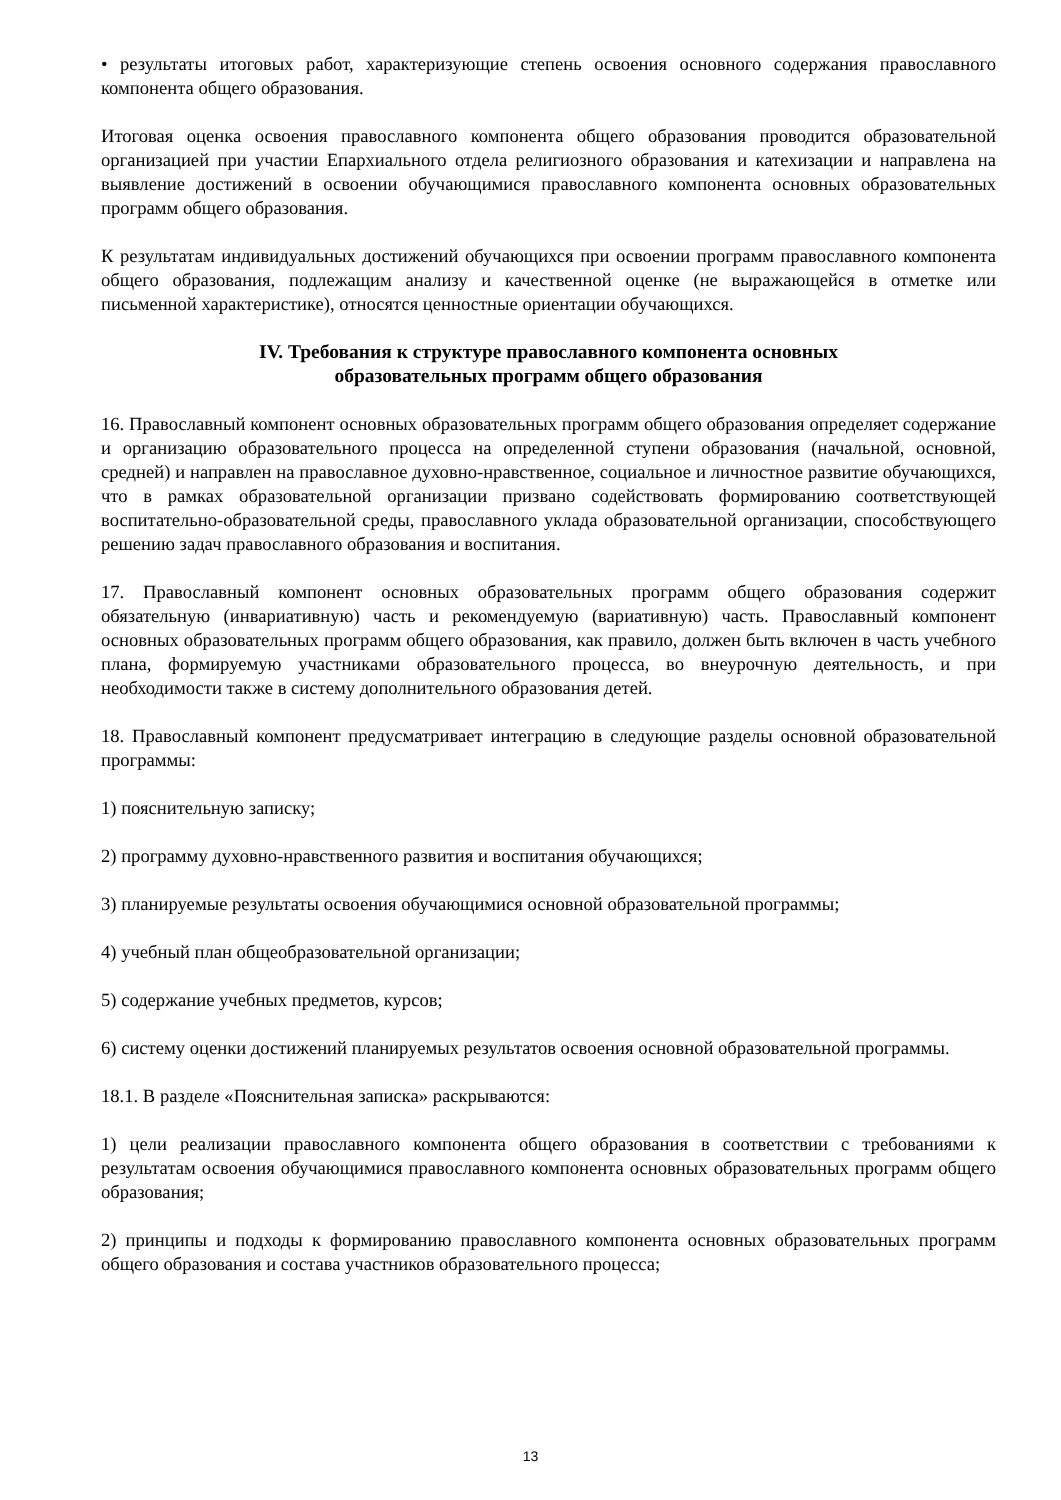• результаты итоговых работ, характеризующие степень освоения основного содержания православного компонента общего образования.
Итоговая оценка освоения православного компонента общего образования проводится образовательной организацией при участии Епархиального отдела религиозного образования и катехизации и направлена на выявление достижений в освоении обучающимися православного компонента основных образовательных программ общего образования.
К результатам индивидуальных достижений обучающихся при освоении программ православного компонента общего образования, подлежащим анализу и качественной оценке (не выражающейся в отметке или письменной характеристике), относятся ценностные ориентации обучающихся.
IV. Требования к структуре православного компонента основных
образовательных программ общего образования
16. Православный компонент основных образовательных программ общего образования определяет содержание и организацию образовательного процесса на определенной ступени образования (начальной, основной, средней) и направлен на православное духовно-нравственное, социальное и личностное развитие обучающихся, что в рамках образовательной организации призвано содействовать формированию соответствующей воспитательно-образовательной среды, православного уклада образовательной организации, способствующего решению задач православного образования и воспитания.
17. Православный компонент основных образовательных программ общего образования содержит обязательную (инвариативную) часть и рекомендуемую (вариативную) часть. Православный компонент основных образовательных программ общего образования, как правило, должен быть включен в часть учебного плана, формируемую участниками образовательного процесса, во внеурочную деятельность, и при необходимости также в систему дополнительного образования детей.
18. Православный компонент предусматривает интеграцию в следующие разделы основной образовательной программы:
1) пояснительную записку;
2) программу духовно-нравственного развития и воспитания обучающихся;
3) планируемые результаты освоения обучающимися основной образовательной программы;
4) учебный план общеобразовательной организации;
5) содержание учебных предметов, курсов;
6) систему оценки достижений планируемых результатов освоения основной образовательной программы.
18.1. В разделе «Пояснительная записка» раскрываются:
1) цели реализации православного компонента общего образования в соответствии с требованиями к результатам освоения обучающимися православного компонента основных образовательных программ общего образования;
2) принципы и подходы к формированию православного компонента основных образовательных программ общего образования и состава участников образовательного процесса;
13